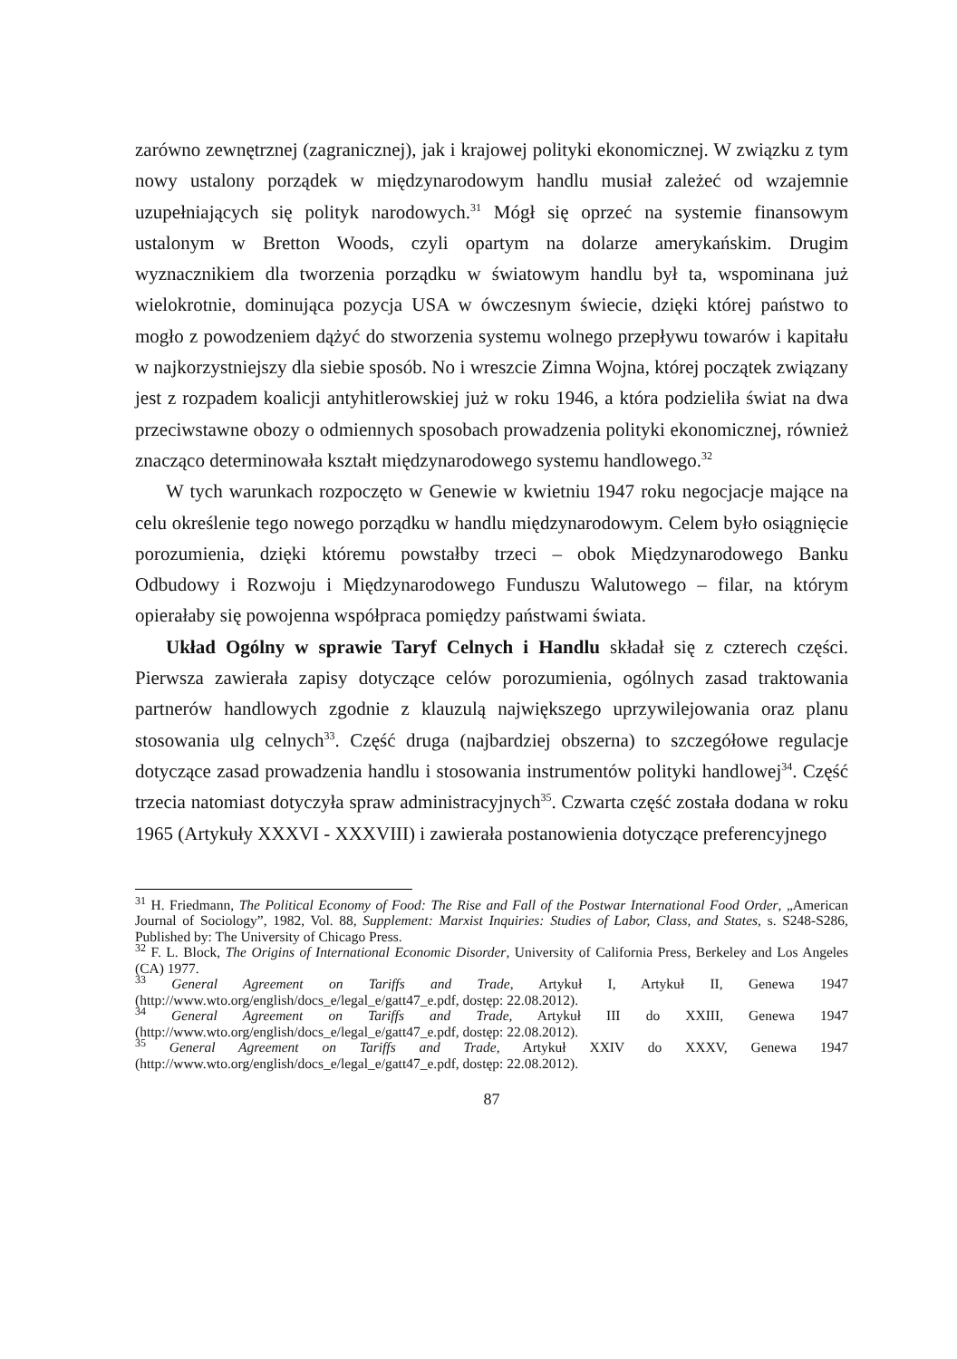zarówno zewnętrznej (zagranicznej), jak i krajowej polityki ekonomicznej. W związku z tym nowy ustalony porządek w międzynarodowym handlu musiał zależeć od wzajemnie uzupełniających się polityk narodowych.<sup>31</sup> Mógł się oprzeć na systemie finansowym ustalonym w Bretton Woods, czyli opartym na dolarze amerykańskim. Drugim wyznacznikiem dla tworzenia porządku w światowym handlu był ta, wspominana już wielokrotnie, dominująca pozycja USA w ówczesnym świecie, dzięki której państwo to mogło z powodzeniem dążyć do stworzenia systemu wolnego przepływu towarów i kapitału w najkorzystniejszy dla siebie sposób. No i wreszcie Zimna Wojna, której początek związany jest z rozpadem koalicji antyhitlerowskiej już w roku 1946, a która podzieliła świat na dwa przeciwstawne obozy o odmiennych sposobach prowadzenia polityki ekonomicznej, również znacząco determinowała kształt międzynarodowego systemu handlowego.<sup>32</sup>
W tych warunkach rozpoczęto w Genewie w kwietniu 1947 roku negocjacje mające na celu określenie tego nowego porządku w handlu międzynarodowym. Celem było osiągnięcie porozumienia, dzięki któremu powstałby trzeci – obok Międzynarodowego Banku Odbudowy i Rozwoju i Międzynarodowego Funduszu Walutowego – filar, na którym opierałaby się powojenna współpraca pomiędzy państwami świata.
Układ Ogólny w sprawie Taryf Celnych i Handlu składał się z czterech części. Pierwsza zawierała zapisy dotyczące celów porozumienia, ogólnych zasad traktowania partnerów handlowych zgodnie z klauzulą największego uprzywilejowania oraz planu stosowania ulg celnych<sup>33</sup>. Część druga (najbardziej obszerna) to szczegółowe regulacje dotyczące zasad prowadzenia handlu i stosowania instrumentów polityki handlowej<sup>34</sup>. Część trzecia natomiast dotyczyła spraw administracyjnych<sup>35</sup>. Czwarta część została dodana w roku 1965 (Artykuły XXXVI - XXXVIII) i zawierała postanowienia dotyczące preferencyjnego
<sup>31</sup> H. Friedmann, The Political Economy of Food: The Rise and Fall of the Postwar International Food Order, „American Journal of Sociology”, 1982, Vol. 88, Supplement: Marxist Inquiries: Studies of Labor, Class, and States, s. S248-S286, Published by: The University of Chicago Press.
<sup>32</sup> F. L. Block, The Origins of International Economic Disorder, University of California Press, Berkeley and Los Angeles (CA) 1977.
<sup>33</sup> General Agreement on Tariffs and Trade, Artykuł I, Artykuł II, Genewa 1947 (http://www.wto.org/english/docs_e/legal_e/gatt47_e.pdf, dostęp: 22.08.2012).
<sup>34</sup> General Agreement on Tariffs and Trade, Artykuł III do XXIII, Genewa 1947 (http://www.wto.org/english/docs_e/legal_e/gatt47_e.pdf, dostęp: 22.08.2012).
<sup>35</sup> General Agreement on Tariffs and Trade, Artykuł XXIV do XXXV, Genewa 1947 (http://www.wto.org/english/docs_e/legal_e/gatt47_e.pdf, dostęp: 22.08.2012).
87